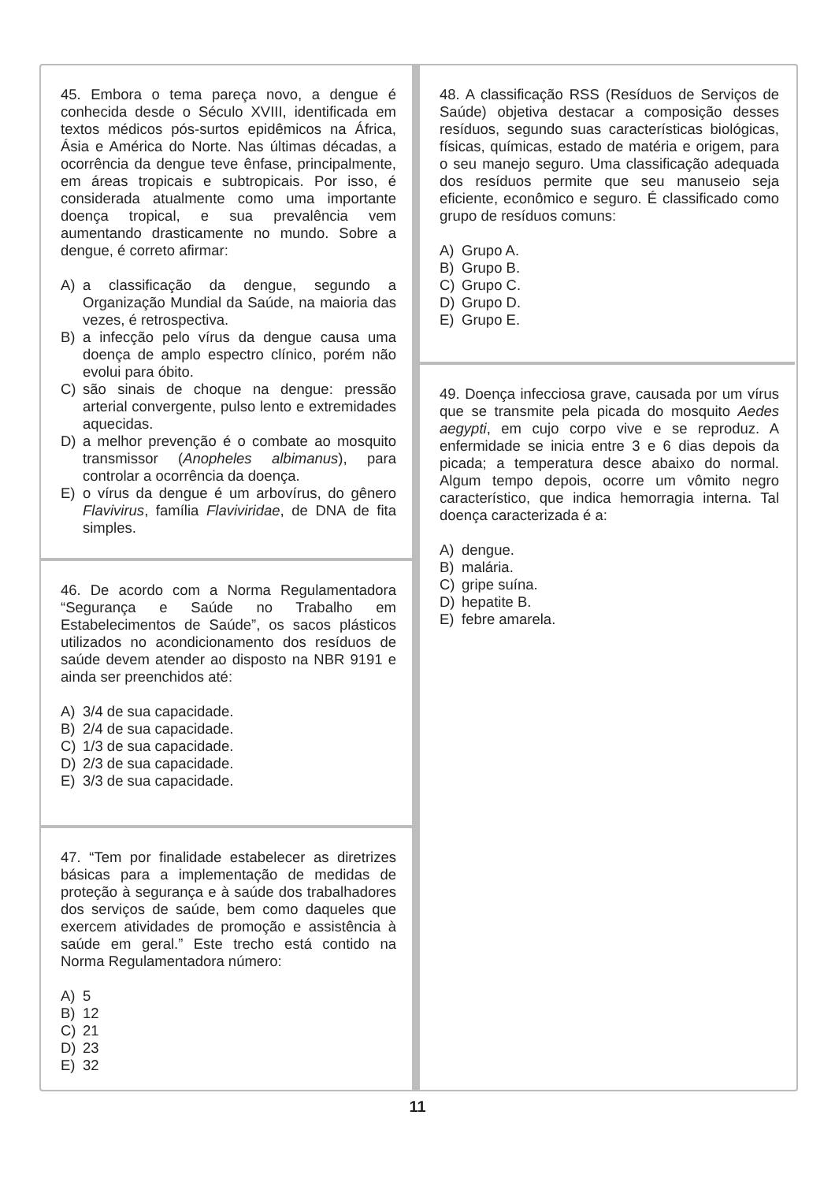45. Embora o tema pareça novo, a dengue é conhecida desde o Século XVIII, identificada em textos médicos pós-surtos epidêmicos na África, Ásia e América do Norte. Nas últimas décadas, a ocorrência da dengue teve ênfase, principalmente, em áreas tropicais e subtropicais. Por isso, é considerada atualmente como uma importante doença tropical, e sua prevalência vem aumentando drasticamente no mundo. Sobre a dengue, é correto afirmar:
A) a classificação da dengue, segundo a Organização Mundial da Saúde, na maioria das vezes, é retrospectiva.
B) a infecção pelo vírus da dengue causa uma doença de amplo espectro clínico, porém não evolui para óbito.
C) são sinais de choque na dengue: pressão arterial convergente, pulso lento e extremidades aquecidas.
D) a melhor prevenção é o combate ao mosquito transmissor (Anopheles albimanus), para controlar a ocorrência da doença.
E) o vírus da dengue é um arbovírus, do gênero Flavivirus, família Flaviviridae, de DNA de fita simples.
46. De acordo com a Norma Regulamentadora “Segurança e Saúde no Trabalho em Estabelecimentos de Saúde”, os sacos plásticos utilizados no acondicionamento dos resíduos de saúde devem atender ao disposto na NBR 9191 e ainda ser preenchidos até:
A) 3/4 de sua capacidade.
B) 2/4 de sua capacidade.
C) 1/3 de sua capacidade.
D) 2/3 de sua capacidade.
E) 3/3 de sua capacidade.
47. “Tem por finalidade estabelecer as diretrizes básicas para a implementação de medidas de proteção à segurança e à saúde dos trabalhadores dos serviços de saúde, bem como daqueles que exercem atividades de promoção e assistência à saúde em geral.” Este trecho está contido na Norma Regulamentadora número:
A) 5
B) 12
C) 21
D) 23
E) 32
48. A classificação RSS (Resíduos de Serviços de Saúde) objetiva destacar a composição desses resíduos, segundo suas características biológicas, físicas, químicas, estado de matéria e origem, para o seu manejo seguro. Uma classificação adequada dos resíduos permite que seu manuseio seja eficiente, econômico e seguro. É classificado como grupo de resíduos comuns:
A) Grupo A.
B) Grupo B.
C) Grupo C.
D) Grupo D.
E) Grupo E.
49. Doença infecciosa grave, causada por um vírus que se transmite pela picada do mosquito Aedes aegypti, em cujo corpo vive e se reproduz. A enfermidade se inicia entre 3 e 6 dias depois da picada; a temperatura desce abaixo do normal. Algum tempo depois, ocorre um vômito negro característico, que indica hemorragia interna. Tal doença caracterizada é a:
A) dengue.
B) malária.
C) gripe suína.
D) hepatite B.
E) febre amarela.
11